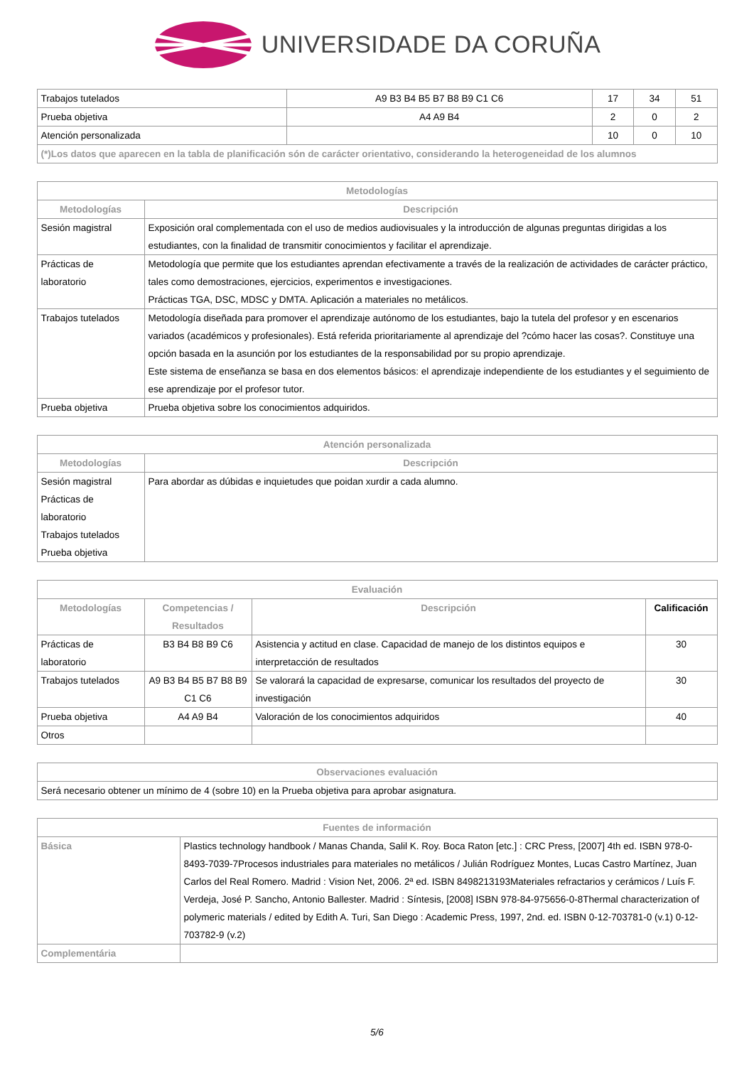UNIVERSIDADE DA CORUÑA
| Trabajos tutelados | A9 B3 B4 B5 B7 B8 B9 C1 C6 | 17 | 34 | 51 |
| Prueba objetiva | A4 A9 B4 | 2 | 0 | 2 |
| Atención personalizada | | 10 | 0 | 10 |
| (*)Los datos que aparecen en la tabla de planificación són de carácter orientativo, considerando la heterogeneidad de los alumnos | | | | |
| Metodologías | |
| --- | --- |
| Metodologías | Descripción |
| Sesión magistral | Exposición oral complementada con el uso de medios audiovisuales y la introducción de algunas preguntas dirigidas a los estudiantes, con la finalidad de transmitir conocimientos y facilitar el aprendizaje. |
| Prácticas de laboratorio | Metodología que permite que los estudiantes aprendan efectivamente a través de la realización de actividades de carácter práctico, tales como demostraciones, ejercicios, experimentos e investigaciones. Prácticas TGA, DSC, MDSC y DMTA. Aplicación a materiales no metálicos. |
| Trabajos tutelados | Metodología diseñada para promover el aprendizaje autónomo de los estudiantes, bajo la tutela del profesor y en escenarios variados (académicos y profesionales). Está referida prioritariamente al aprendizaje del ?cómo hacer las cosas?. Constituye una opción basada en la asunción por los estudiantes de la responsabilidad por su propio aprendizaje. Este sistema de enseñanza se basa en dos elementos básicos: el aprendizaje independiente de los estudiantes y el seguimiento de ese aprendizaje por el profesor tutor. |
| Prueba objetiva | Prueba objetiva sobre los conocimientos adquiridos. |
| Atención personalizada | |
| --- | --- |
| Metodologías | Descripción |
| Sesión magistral Prácticas de laboratorio Trabajos tutelados Prueba objetiva | Para abordar as dúbidas e inquietudes que poidan xurdir a cada alumno. |
| Evaluación | | | |
| --- | --- | --- | --- |
| Metodologías | Competencias / Resultados | Descripción | Calificación |
| Prácticas de laboratorio | B3 B4 B8 B9 C6 | Asistencia y actitud en clase. Capacidad de manejo de los distintos equipos e interpretacción de resultados | 30 |
| Trabajos tutelados | A9 B3 B4 B5 B7 B8 B9 C1 C6 | Se valorará la capacidad de expresarse, comunicar los resultados del proyecto de investigación | 30 |
| Prueba objetiva | A4 A9 B4 | Valoración de los conocimientos adquiridos | 40 |
| Otros | | | |
| Observaciones evaluación |
| --- |
| Será necesario obtener un mínimo de 4 (sobre 10) en la Prueba objetiva para aprobar asignatura. |
| Fuentes de información | |
| --- | --- |
| Básica | Plastics technology handbook / Manas Chanda, Salil K. Roy. Boca Raton [etc.] : CRC Press, [2007] 4th ed. ISBN 978-0-8493-7039-7Procesos industriales para materiales no metálicos / Julián Rodríguez Montes, Lucas Castro Martínez, Juan Carlos del Real Romero. Madrid : Vision Net, 2006. 2ª ed. ISBN 8498213193Materiales refractarios y cerámicos / Luís F. Verdeja, José P. Sancho, Antonio Ballester. Madrid : Síntesis, [2008] ISBN 978-84-975656-0-8Thermal characterization of polymeric materials / edited by Edith A. Turi, San Diego : Academic Press, 1997, 2nd. ed. ISBN 0-12-703781-0 (v.1) 0-12-703782-9 (v.2) |
| Complementária | |
5/6